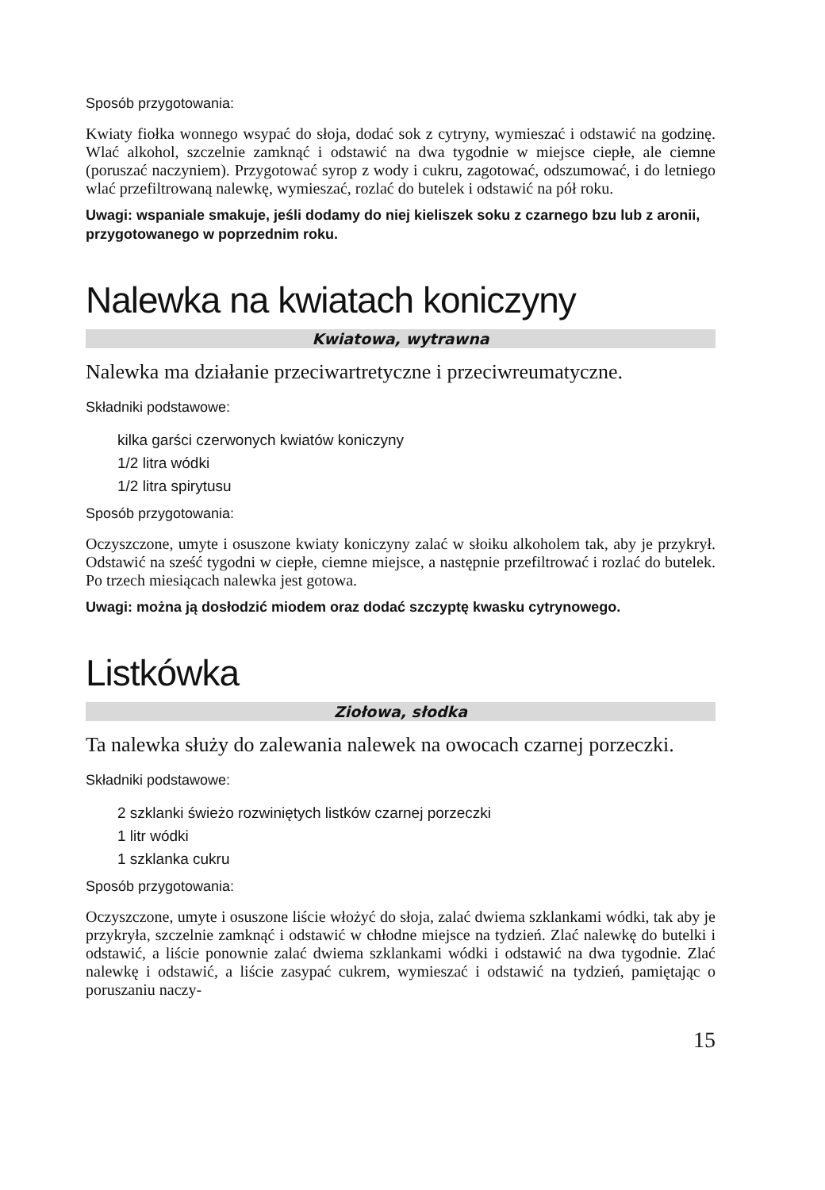Sposób przygotowania:
Kwiaty fiołka wonnego wsypać do słoja, dodać sok z cytryny, wymieszać i odstawić na godzinę. Wlać alkohol, szczelnie zamknąć i odstawić na dwa tygodnie w miejsce ciepłe, ale ciemne (poruszać naczyniem). Przygotować syrop z wody i cukru, zagotować, odszumować, i do letniego wlać przefiltrowaną nalewkę, wymieszać, rozlać do butelek i odstawić na pół roku.
Uwagi: wspaniale smakuje, jeśli dodamy do niej kieliszek soku z czarnego bzu lub z aronii, przygotowanego w poprzednim roku.
Nalewka na kwiatach koniczyny
Kwiatowa, wytrawna
Nalewka ma działanie przeciwartretyczne i przeciwreumatyczne.
Składniki podstawowe:
kilka garści czerwonych kwiatów koniczyny
1/2 litra wódki
1/2 litra spirytusu
Sposób przygotowania:
Oczyszczone, umyte i osuszone kwiaty koniczyny zalać w słoiku alkoholem tak, aby je przykrył. Odstawić na sześć tygodni w ciepłe, ciemne miejsce, a następnie przefiltrować i rozlać do butelek. Po trzech miesiącach nalewka jest gotowa.
Uwagi: można ją dosłodzić miodem oraz dodać szczyptę kwasku cytrynowego.
Listkówka
Ziołowa, słodka
Ta nalewka służy do zalewania nalewek na owocach czarnej porzeczki.
Składniki podstawowe:
2 szklanki świeżo rozwiniętych listków czarnej porzeczki
1 litr wódki
1 szklanka cukru
Sposób przygotowania:
Oczyszczone, umyte i osuszone liście włożyć do słoja, zalać dwiema szklankami wódki, tak aby je przykryła, szczelnie zamknąć i odstawić w chłodne miejsce na tydzień. Zlać nalewkę do butelki i odstawić, a liście ponownie zalać dwiema szklankami wódki i odstawić na dwa tygodnie. Zlać nalewkę i odstawić, a liście zasypać cukrem, wymieszać i odstawić na tydzień, pamiętając o poruszaniu naczy-
15